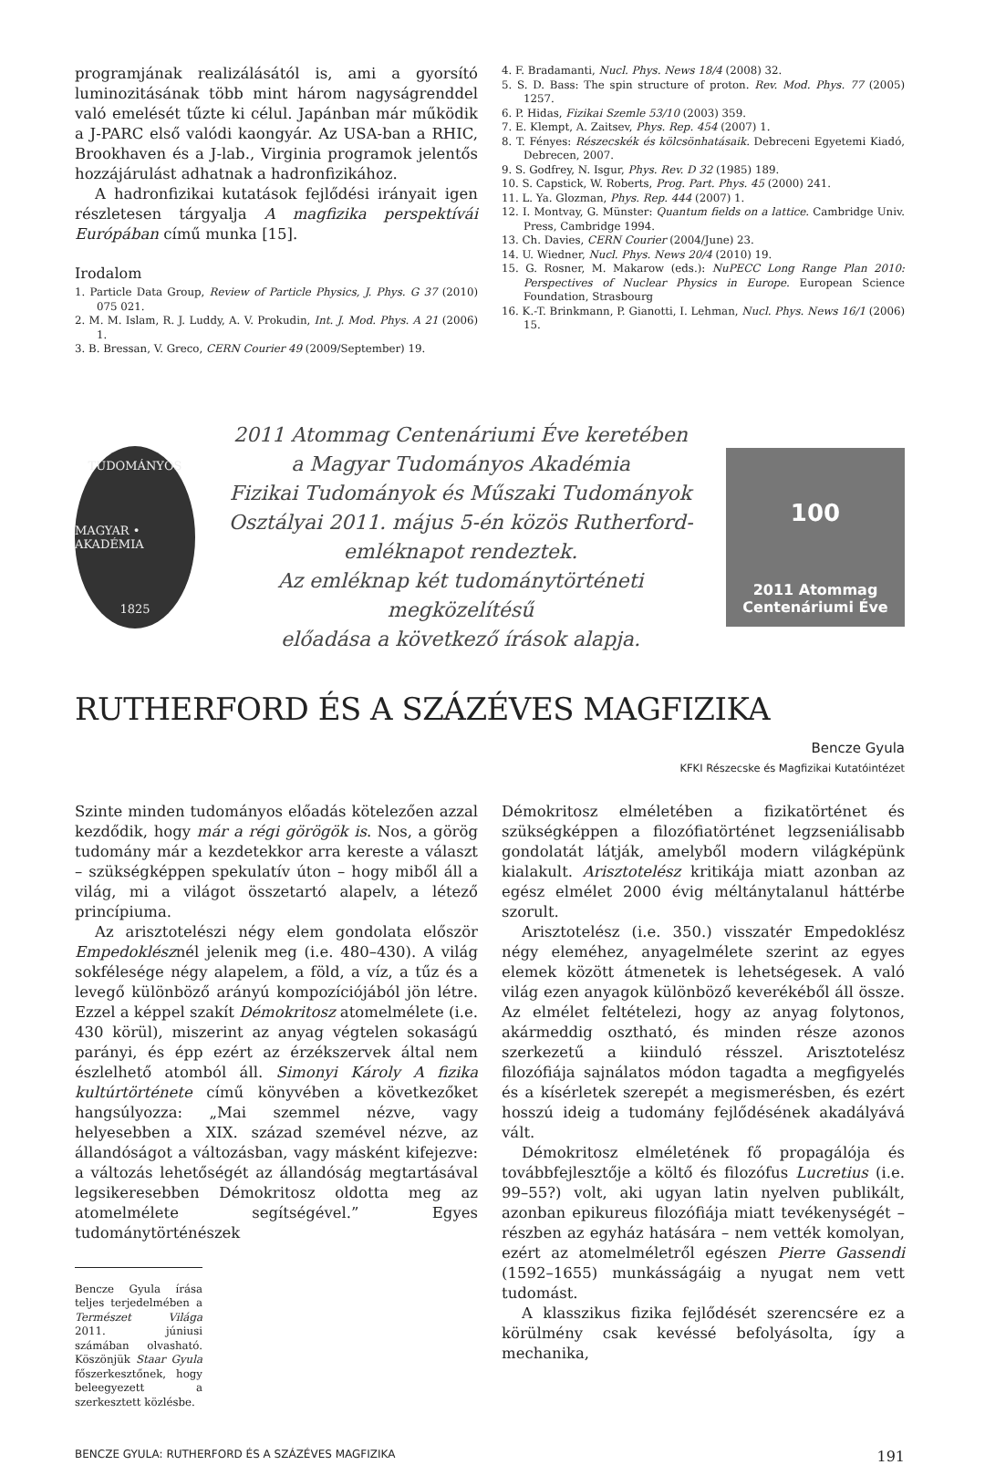programjának realizálásától is, ami a gyorsító luminozitásának több mint három nagyságrenddel való emelését tűzte ki célul. Japánban már működik a J-PARC első valódi kaongyár. Az USA-ban a RHIC, Brookhaven és a J-lab., Virginia programok jelentős hozzájárulást adhatnak a hadronfizikához.
A hadronfizikai kutatások fejlődési irányait igen részletesen tárgyalja A magfizika perspektívái Európában című munka [15].
Irodalom
1. Particle Data Group, Review of Particle Physics, J. Phys. G 37 (2010) 075 021.
2. M. M. Islam, R. J. Luddy, A. V. Prokudin, Int. J. Mod. Phys. A 21 (2006) 1.
3. B. Bressan, V. Greco, CERN Courier 49 (2009/September) 19.
4. F. Bradamanti, Nucl. Phys. News 18/4 (2008) 32.
5. S. D. Bass: The spin structure of proton. Rev. Mod. Phys. 77 (2005) 1257.
6. P. Hidas, Fizikai Szemle 53/10 (2003) 359.
7. E. Klempt, A. Zaitsev, Phys. Rep. 454 (2007) 1.
8. T. Fényes: Részecskék és kölcsönhatásaik. Debreceni Egyetemi Kiadó, Debrecen, 2007.
9. S. Godfrey, N. Isgur, Phys. Rev. D 32 (1985) 189.
10. S. Capstick, W. Roberts, Prog. Part. Phys. 45 (2000) 241.
11. L. Ya. Glozman, Phys. Rep. 444 (2007) 1.
12. I. Montvay, G. Münster: Quantum fields on a lattice. Cambridge Univ. Press, Cambridge 1994.
13. Ch. Davies, CERN Courier (2004/June) 23.
14. U. Wiedner, Nucl. Phys. News 20/4 (2010) 19.
15. G. Rosner, M. Makarow (eds.): NuPECC Long Range Plan 2010: Perspectives of Nuclear Physics in Europe. European Science Foundation, Strasbourg
16. K.-T. Brinkmann, P. Gianotti, I. Lehman, Nucl. Phys. News 16/1 (2006) 15.
TUDOMÁNYOS
MAGYAR • AKADÉMIA
1825
2011 Atommag Centenáriumi Éve keretében
a Magyar Tudományos Akadémia
Fizikai Tudományok és Műszaki Tudományok
Osztályai 2011. május 5-én közös Rutherford-
emléknapot rendeztek.
Az emléknap két tudománytörténeti megközelítésű
előadása a következő írások alapja.
100
2011 Atommag
Centenáriumi Éve
RUTHERFORD ÉS A SZÁZÉVES MAGFIZIKA
Bencze Gyula
KFKI Részecske és Magfizikai Kutatóintézet
Szinte minden tudományos előadás kötelezően azzal kezdődik, hogy már a régi görögök is. Nos, a görög tudomány már a kezdetekkor arra kereste a választ – szükségképpen spekulatív úton – hogy miből áll a világ, mi a világot összetartó alapelv, a létező princípiuma.
Az arisztotelészi négy elem gondolata először Empedoklésznél jelenik meg (i.e. 480–430). A világ sokfélesége négy alapelem, a föld, a víz, a tűz és a levegő különböző arányú kompozíciójából jön létre. Ezzel a képpel szakít Démokritosz atomelmélete (i.e. 430 körül), miszerint az anyag végtelen sokaságú parányi, és épp ezért az érzékszervek által nem észlelhető atomból áll. Simonyi Károly A fizika kultúrtörténete című könyvében a következőket hangsúlyozza: „Mai szemmel nézve, vagy helyesebben a XIX. század szemével nézve, az állandóságot a változásban, vagy másként kifejezve: a változás lehetőségét az állandóság megtartásával legsikeresebben Démokritosz oldotta meg az atomelmélete segítségével.” Egyes tudománytörténészek
Bencze Gyula írása teljes terjedelmében a Természet Világa 2011. júniusi számában olvasható. Köszönjük Staar Gyula főszerkesztőnek, hogy beleegyezett a szerkesztett közlésbe.
Démokritosz elméletében a fizikatörténet és szükségképpen a filozófiatörténet legzseniálisabb gondolatát látják, amelyből modern világképünk kialakult. Arisztotelész kritikája miatt azonban az egész elmélet 2000 évig méltánytalanul háttérbe szorult.
Arisztotelész (i.e. 350.) visszatér Empedoklész négy eleméhez, anyagelmélete szerint az egyes elemek között átmenetek is lehetségesek. A való világ ezen anyagok különböző keverékéből áll össze. Az elmélet feltételezi, hogy az anyag folytonos, akármeddig osztható, és minden része azonos szerkezetű a kiinduló résszel. Arisztotelész filozófiája sajnálatos módon tagadta a megfigyelés és a kísérletek szerepét a megismerésben, és ezért hosszú ideig a tudomány fejlődésének akadályává vált.
Démokritosz elméletének fő propagálója és továbbfejlesztője a költő és filozófus Lucretius (i.e. 99–55?) volt, aki ugyan latin nyelven publikált, azonban epikureus filozófiája miatt tevékenységét – részben az egyház hatására – nem vették komolyan, ezért az atomelméletről egészen Pierre Gassendi (1592–1655) munkásságáig a nyugat nem vett tudomást.
A klasszikus fizika fejlődését szerencsére ez a körülmény csak kevéssé befolyásolta, így a mechanika,
BENCZE GYULA: RUTHERFORD ÉS A SZÁZÉVES MAGFIZIKA 191